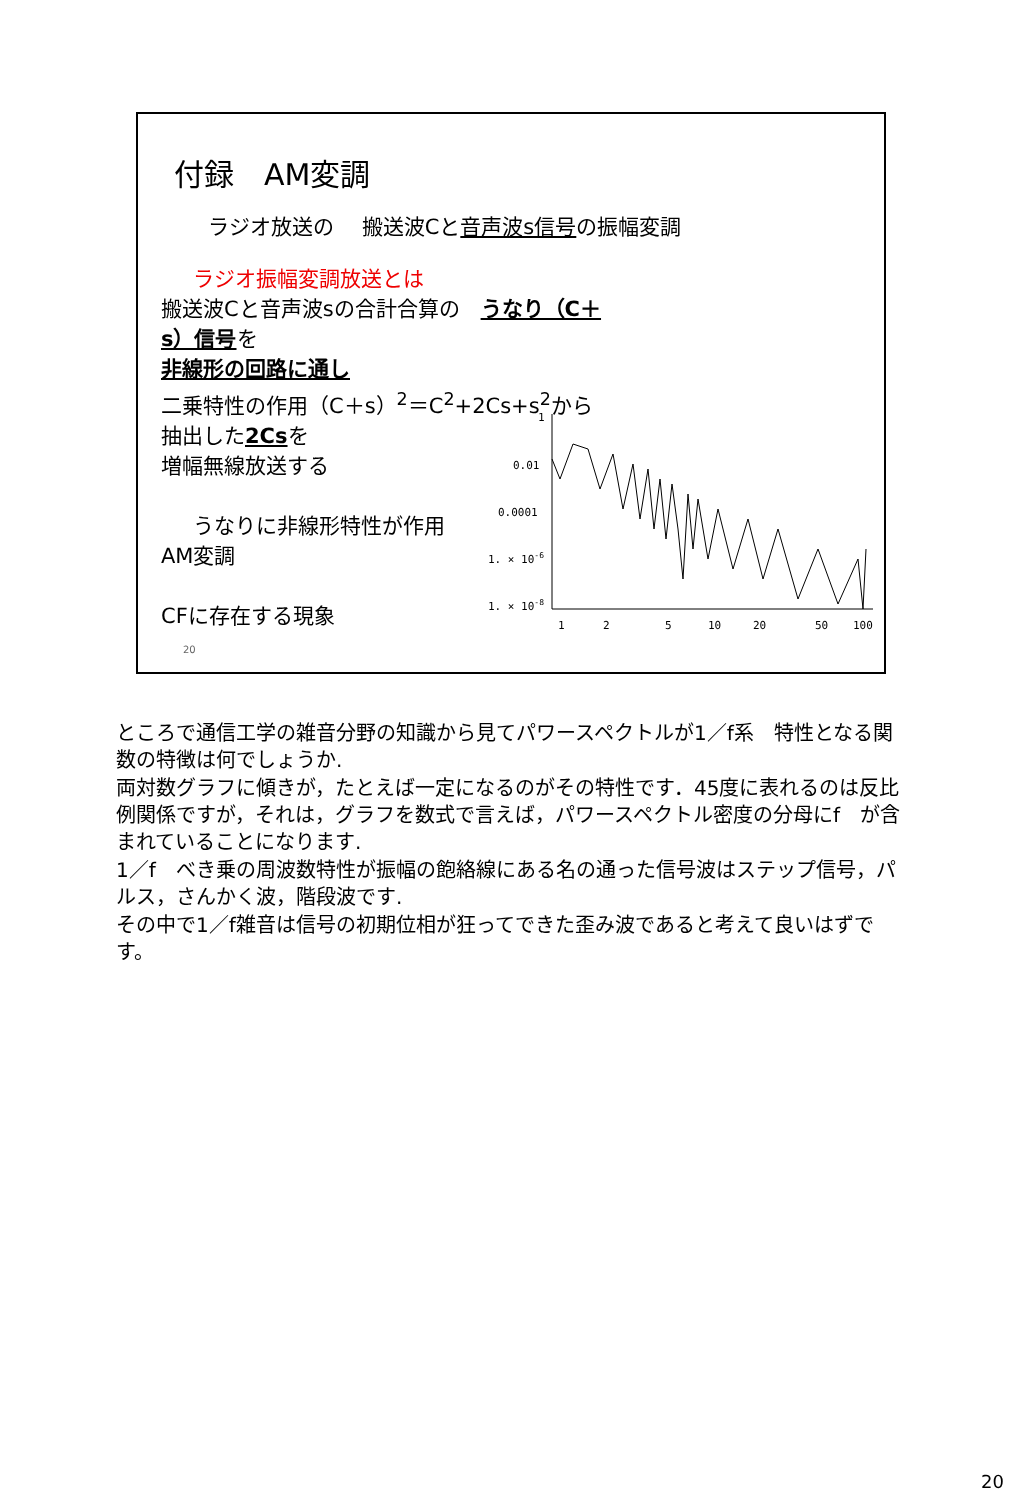付録　AM変調
ラジオ放送の　 搬送波Cと音声波s信号の振幅変調
ラジオ振幅変調放送とは
搬送波Cと音声波sの合計合算の　うなり（C＋s）信号を
非線形の回路に通し
二乗特性の作用（C＋s）<sup>2</sup>＝C<sup>2</sup>+2Cs+s<sup>2</sup>から
抽出した2Csを
増幅無線放送する
うなりに非線形特性が作用
AM変調
CFに存在する現象
1
0.01
0.0001
1. × 10-6
1. × 10-8
1
2
5
10
20
50
100
20
ところで通信工学の雑音分野の知識から見てパワースペクトルが1／f系　特性となる関数の特徴は何でしょうか.
両対数グラフに傾きが，たとえば一定になるのがその特性です．45度に表れるのは反比例関係ですが，それは，グラフを数式で言えば，パワースペクトル密度の分母にf　が含まれていることになります.
1／f　べき乗の周波数特性が振幅の飽絡線にある名の通った信号波はステップ信号，パルス，さんかく波，階段波です.
その中で1／f雑音は信号の初期位相が狂ってできた歪み波であると考えて良いはずです。
20